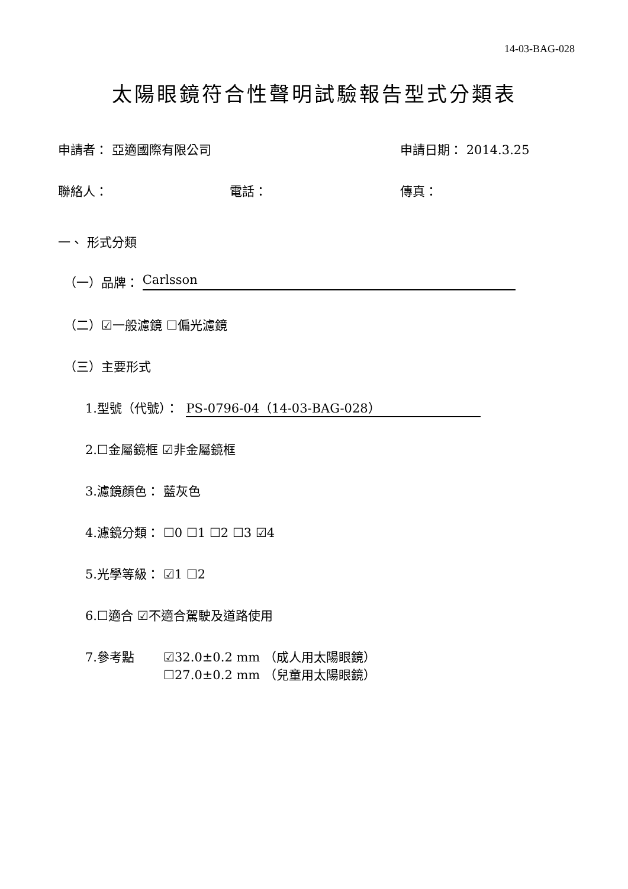14-03-BAG-028
太陽眼鏡符合性聲明試驗報告型式分類表
申請者： 亞適國際有限公司 申請日期： 2014.3.25
聯絡人： 電話： 傳真：
一、 形式分類
（一）品牌： Carlsson
（二）☑一般濾鏡 ☐偏光濾鏡
（三）主要形式
1.型號（代號）： PS-0796-04（14-03-BAG-028）
2.☐金屬鏡框 ☑非金屬鏡框
3.濾鏡顏色： 藍灰色
4.濾鏡分類： ☐0 ☐1 ☐2 ☐3 ☑4
5.光學等級： ☑1 ☐2
6.☐適合 ☑不適合駕駛及道路使用
7.參考點 ☑32.0±0.2 mm （成人用太陽眼鏡）
☐27.0±0.2 mm （兒童用太陽眼鏡）